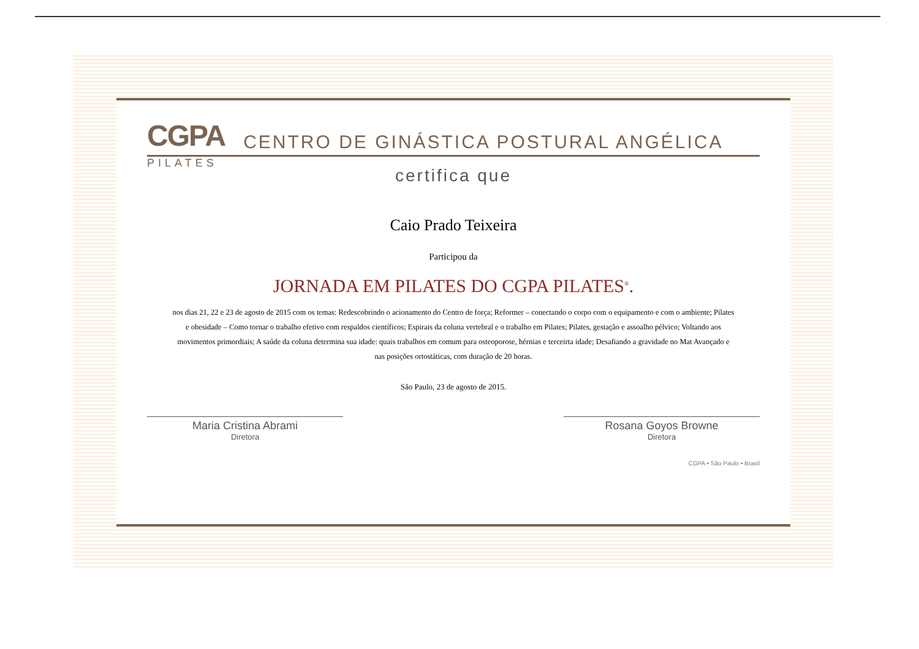CGPA CENTRO DE GINÁSTICA POSTURAL ANGÉLICA
PILATES
certifica que
Caio Prado Teixeira
Participou da
JORNADA EM PILATES DO CGPA PILATES<sup>®</sup>.
nos dias 21, 22 e 23 de agosto de 2015 com os temas: Redescobrindo o acionamento do Centro de força; Reformer – conectando o corpo com o equipamento e com o ambiente; Pilates e obesidade – Como tornar o trabalho efetivo com respaldos científicos; Espirais da coluna vertebral e o trabalho em Pilates; Pilates, gestação e assoalho pélvico; Voltando aos movimentos primordiais; A saúde da coluna determina sua idade: quais trabalhos em comum para osteoporose, hérnias e terceirta idade; Desafiando a gravidade no Mat Avançado e nas posições ortostáticas, com duração de 20 horas.
São Paulo, 23 de agosto de 2015.
Maria Cristina Abrami
Diretora
Rosana Goyos Browne
Diretora
CGPA • São Paulo • Brasil